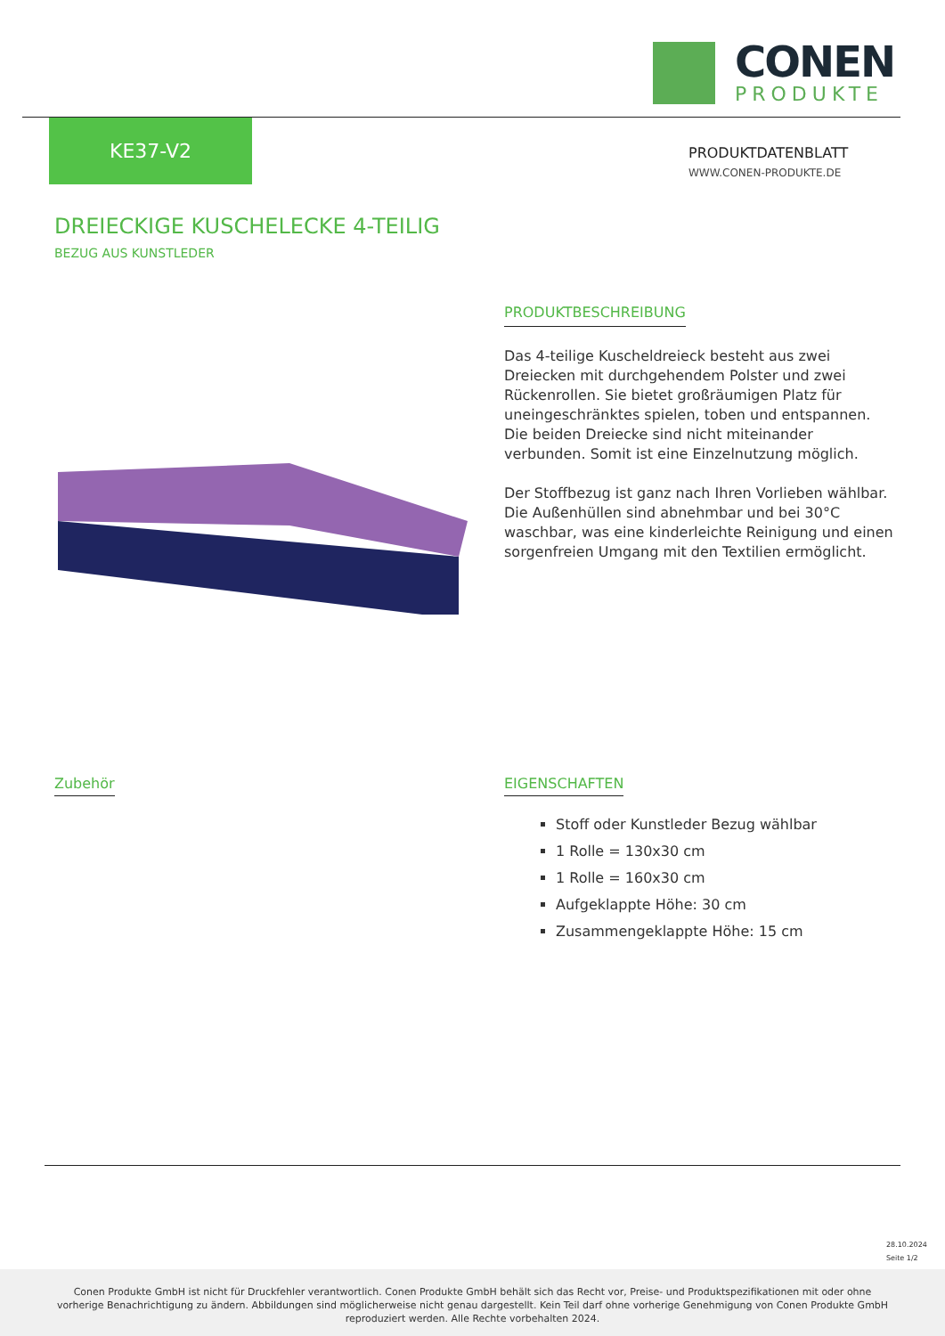CONEN
PRODUKTE
KE37-V2
PRODUKTDATENBLATT
WWW.CONEN-PRODUKTE.DE
DREIECKIGE KUSCHELECKE 4-TEILIG
BEZUG AUS KUNSTLEDER
PRODUKTBESCHREIBUNG
Das 4-teilige Kuscheldreieck besteht aus zwei Dreiecken mit durchgehendem Polster und zwei Rückenrollen. Sie bietet großräumigen Platz für uneingeschränktes spielen, toben und entspannen. Die beiden Dreiecke sind nicht miteinander verbunden. Somit ist eine Einzelnutzung möglich.
Der Stoffbezug ist ganz nach Ihren Vorlieben wählbar. Die Außenhüllen sind abnehmbar und bei 30°C waschbar, was eine kinderleichte Reinigung und einen sorgenfreien Umgang mit den Textilien ermöglicht.
Zubehör
EIGENSCHAFTEN
Stoff oder Kunstleder Bezug wählbar
1 Rolle = 130x30 cm
1 Rolle = 160x30 cm
Aufgeklappte Höhe: 30 cm
Zusammengeklappte Höhe: 15 cm
28.10.2024
Seite 1/2
Conen Produkte GmbH ist nicht für Druckfehler verantwortlich. Conen Produkte GmbH behält sich das Recht vor, Preise- und Produktspezifikationen mit oder ohne vorherige Benachrichtigung zu ändern. Abbildungen sind möglicherweise nicht genau dargestellt. Kein Teil darf ohne vorherige Genehmigung von Conen Produkte GmbH reproduziert werden. Alle Rechte vorbehalten 2024.